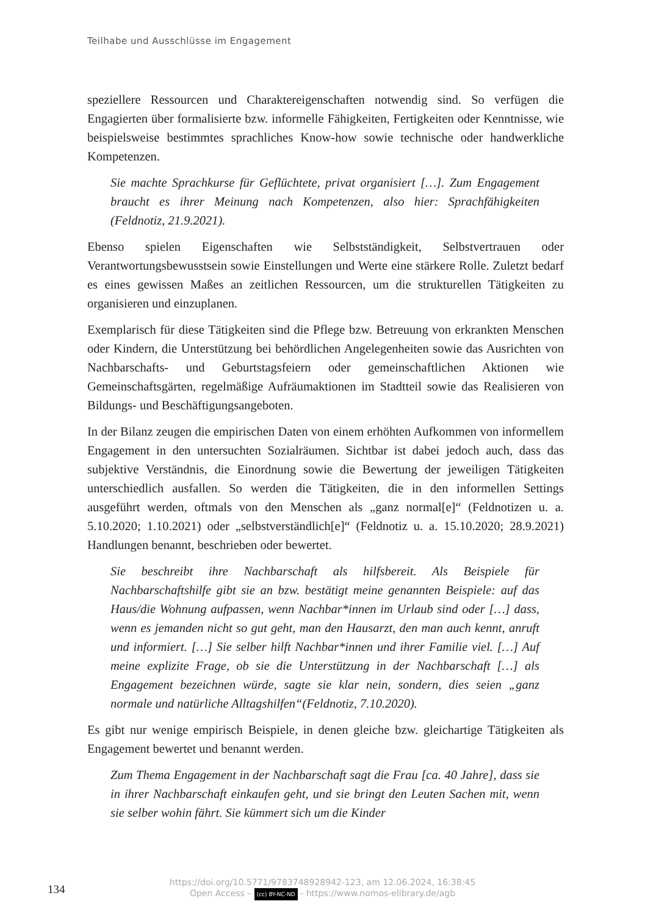Teilhabe und Ausschlüsse im Engagement
speziellere Ressourcen und Charaktereigenschaften notwendig sind. So verfügen die Engagierten über formalisierte bzw. informelle Fähigkeiten, Fertigkeiten oder Kenntnisse, wie beispielsweise bestimmtes sprachliches Know-how sowie technische oder handwerkliche Kompetenzen.
Sie machte Sprachkurse für Geflüchtete, privat organisiert […]. Zum Engagement braucht es ihrer Meinung nach Kompetenzen, also hier: Sprachfähigkeiten (Feldnotiz, 21.9.2021).
Ebenso spielen Eigenschaften wie Selbstständigkeit, Selbstvertrauen oder Verantwortungsbewusstsein sowie Einstellungen und Werte eine stärkere Rolle. Zuletzt bedarf es eines gewissen Maßes an zeitlichen Ressourcen, um die strukturellen Tätigkeiten zu organisieren und einzuplanen.
Exemplarisch für diese Tätigkeiten sind die Pflege bzw. Betreuung von erkrankten Menschen oder Kindern, die Unterstützung bei behördlichen Angelegenheiten sowie das Ausrichten von Nachbarschafts- und Geburtstagsfeiern oder gemeinschaftlichen Aktionen wie Gemeinschaftsgärten, regelmäßige Aufräumaktionen im Stadtteil sowie das Realisieren von Bildungs- und Beschäftigungsangeboten.
In der Bilanz zeugen die empirischen Daten von einem erhöhten Aufkommen von informellem Engagement in den untersuchten Sozialräumen. Sichtbar ist dabei jedoch auch, dass das subjektive Verständnis, die Einordnung sowie die Bewertung der jeweiligen Tätigkeiten unterschiedlich ausfallen. So werden die Tätigkeiten, die in den informellen Settings ausgeführt werden, oftmals von den Menschen als „ganz normal[e]“ (Feldnotizen u. a. 5.10.2020; 1.10.2021) oder „selbstverständlich[e]“ (Feldnotiz u. a. 15.10.2020; 28.9.2021) Handlungen benannt, beschrieben oder bewertet.
Sie beschreibt ihre Nachbarschaft als hilfsbereit. Als Beispiele für Nachbarschaftshilfe gibt sie an bzw. bestätigt meine genannten Beispiele: auf das Haus/die Wohnung aufpassen, wenn Nachbar*innen im Urlaub sind oder […] dass, wenn es jemanden nicht so gut geht, man den Hausarzt, den man auch kennt, anruft und informiert. […] Sie selber hilft Nachbar*innen und ihrer Familie viel. […] Auf meine explizite Frage, ob sie die Unterstützung in der Nachbarschaft […] als Engagement bezeichnen würde, sagte sie klar nein, sondern, dies seien „ganz normale und natürliche Alltagshilfen“(Feldnotiz, 7.10.2020).
Es gibt nur wenige empirisch Beispiele, in denen gleiche bzw. gleichartige Tätigkeiten als Engagement bewertet und benannt werden.
Zum Thema Engagement in der Nachbarschaft sagt die Frau [ca. 40 Jahre], dass sie in ihrer Nachbarschaft einkaufen geht, und sie bringt den Leuten Sachen mit, wenn sie selber wohin fährt. Sie kümmert sich um die Kinder
134
https://doi.org/10.5771/9783748928942-123, am 12.06.2024, 16:38:45
Open Access – (cc) BY-NC-ND - https://www.nomos-elibrary.de/agb